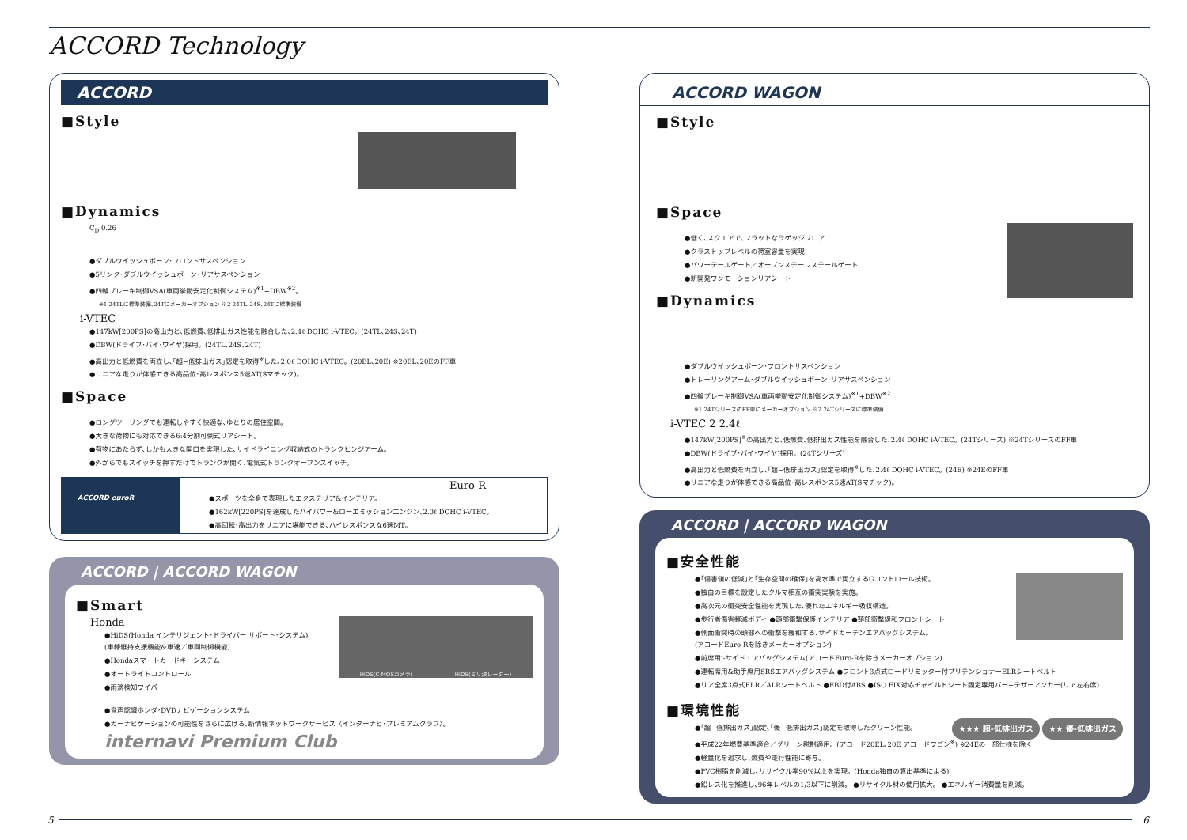ACCORD Technology
ACCORD
■Style
■Dynamics
C<sub>D</sub> 0.26
●ダブルウイッシュボーン･フロントサスペンション
●5リンク･ダブルウイッシュボーン･リアサスペンション
●四輪ブレーキ制御VSA(車両挙動安定化制御システム)<sup>※1</sup>+DBW<sup>※2</sup>。
※1 24TLに標準装備､24Tにメーカーオプション ※2 24TL､24S､24Tに標準装備
i-VTEC
●147kW[200PS]の高出力と､低燃費､低排出ガス性能を融合した､2.4ℓ DOHC i-VTEC。(24TL､24S､24T)
●DBW(ドライブ･バイ･ワイヤ)採用。(24TL､24S､24T)
●高出力と低燃費を両立し､｢超−低排出ガス｣認定を取得<sup>※</sup>した､2.0ℓ DOHC i-VTEC。(20EL､20E) ※20EL､20EのFF車
●リニアな走りが体感できる高品位･高レスポンス5速AT(Sマチック)。
■Space
●ロングツーリングでも運転しやすく快適な､ゆとりの居住空間。
●大きな荷物にも対応できる6:4分割可倒式リアシート。
●荷物にあたらず､しかも大きな開口を実現した､サイドライニング収納式のトランクヒンジアーム。
●外からでもスイッチを押すだけでトランクが開く､電気式トランクオープンスイッチ。
ACCORD euroR
Euro-R
●スポーツを全身で表現したエクステリア&インテリア。
●162kW[220PS]を達成したハイパワー&ローエミッションエンジン､2.0ℓ DOHC i-VTEC。
●高回転･高出力をリニアに堪能できる､ハイレスポンスな6速MT。
ACCORD | ACCORD WAGON
■Smart
HiDS(C-MOSカメラ) HiDS(ミリ波レーダー)
Honda
●HiDS(Honda インテリジェント･ドライバー サポート･システム)
(車線維持支援機能&車速／車間制御機能)
●Hondaスマートカードキーシステム
●オートライトコントロール
●雨滴検知ワイパー
●音声認識ホンダ･DVDナビゲーションシステム
●カーナビゲーションの可能性をさらに広げる､新情報ネットワークサービス〈インターナビ･プレミアムクラブ〉。
internavi Premium Club
ACCORD WAGON
■Style
■Space
●低く､スクエアで､フラットなラゲッジフロア
●クラストップレベルの荷室容量を実現
●パワーテールゲート／オープンステーレステールゲート
●新開発ワンモーションリアシート
■Dynamics
●ダブルウイッシュボーン･フロントサスペンション
●トレーリングアーム･ダブルウイッシュボーン･リアサスペンション
●四輪ブレーキ制御VSA(車両挙動安定化制御システム)<sup>※1</sup>+DBW<sup>※2</sup>
※1 24TシリーズのFF車にメーカーオプション ※2 24Tシリーズに標準装備
i-VTEC 2 2.4ℓ
●147kW[200PS]<sup>※</sup>の高出力と､低燃費､低排出ガス性能を融合した､2.4ℓ DOHC i-VTEC。(24Tシリーズ) ※24TシリーズのFF車
●DBW(ドライブ･バイ･ワイヤ)採用。(24Tシリーズ)
●高出力と低燃費を両立し､｢超−低排出ガス｣認定を取得<sup>※</sup>した､2.4ℓ DOHC i-VTEC。(24E) ※24EのFF車
●リニアな走りが体感できる高品位･高レスポンス5速AT(Sマチック)。
ACCORD | ACCORD WAGON
■安全性能
●｢傷害値の低減｣と｢生存空間の確保｣を高水準で両立するGコントロール技術。
●独自の目標を設定したクルマ相互の衝突実験を実施。
●高次元の衝突安全性能を実現した､優れたエネルギー吸収構造。
●歩行者傷害軽減ボディ ●頭部衝撃保護インテリア ●頚部衝撃緩和フロントシート
●側面衝突時の頭部への衝撃を緩和する､サイドカーテンエアバッグシステム。
(アコードEuro-Rを除きメーカーオプション)
●前席用i-サイドエアバッグシステム(アコードEuro-Rを除きメーカーオプション)
●運転席用&助手席用SRSエアバッグシステム ●フロント3点式ロードリミッター付プリテンショナーELRシートベルト
●リア全席3点式ELR／ALRシートベルト ●EBD付ABS ●ISO FIX対応チャイルドシート固定専用バー+テザーアンカー(リア左右席)
■環境性能
★★★ 超-低排出ガス ★★ 優-低排出ガス
●｢超−低排出ガス｣認定､｢優−低排出ガス｣認定を取得したクリーン性能。
●平成22年燃費基準適合／グリーン税制適用。(アコード20EL､20E アコードワゴン<sup>※</sup>) ※24Eの一部仕様を除く
●軽量化を追求し､燃費や走行性能に寄与。
●PVC樹脂を削減し､リサイクル率90%以上を実現。(Honda独自の算出基準による)
●鉛レス化を推進し､96年レベルの1/3以下に削減。 ●リサイクル材の使用拡大。 ●エネルギー消費量を削減。
5 6